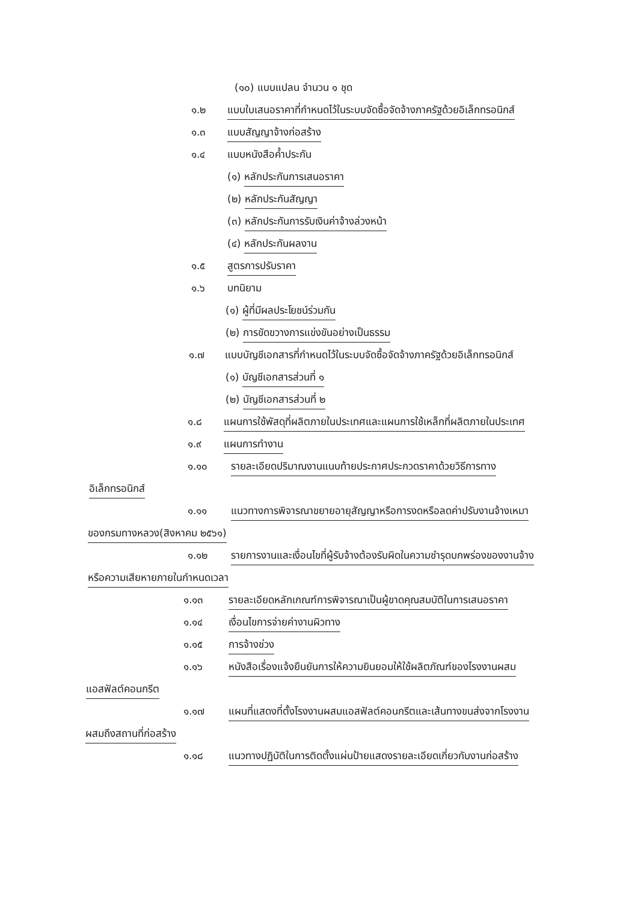(๑๐) แบบแปลน จำนวน ๑ ชุด
๑.๒ แบบใบเสนอราคาที่กำหนดไว้ในระบบจัดซื้อจัดจ้างภาครัฐด้วยอิเล็กทรอนิกส์
๑.๓ แบบสัญญาจ้างก่อสร้าง
๑.๔ แบบหนังสือค้ำประกัน
(๑) หลักประกันการเสนอราคา
(๒) หลักประกันสัญญา
(๓) หลักประกันการรับเงินค่าจ้างล่วงหน้า
(๔) หลักประกันผลงาน
๑.๕ สูตรการปรับราคา
๑.๖ บทนิยาม
(๑) ผู้ที่มีผลประโยชน์ร่วมกัน
(๒) การขัดขวางการแข่งขันอย่างเป็นธรรม
๑.๗ แบบบัญชีเอกสารที่กำหนดไว้ในระบบจัดซื้อจัดจ้างภาครัฐด้วยอิเล็กทรอนิกส์
(๑) บัญชีเอกสารส่วนที่ ๑
(๒) บัญชีเอกสารส่วนที่ ๒
๑.๘ แผนการใช้พัสดุที่ผลิตภายในประเทศและแผนการใช้เหล็กที่ผลิตภายในประเทศ
๑.๙ แผนการทำงาน
๑.๑๐ รายละเอียดปริมาณงานแนบท้ายประกาศประกวดราคาด้วยวิธีการทาง
อิเล็กทรอนิกส์
๑.๑๑ แนวทางการพิจารณาขยายอายุสัญญาหรือการงดหรือลดค่าปรับงานจ้างเหมา
ของกรมทางหลวง(สิงหาคม ๒๕๖๑)
๑.๑๒ รายการงานและเงื่อนไขที่ผู้รับจ้างต้องรับผิดในความชำรุดบกพร่องของงานจ้าง
หรือความเสียหายภายในกำหนดเวลา
๑.๑๓ รายละเอียดหลักเกณฑ์การพิจารณาเป็นผู้ขาดคุณสมบัติในการเสนอราคา
๑.๑๔ เงื่อนไขการจ่ายค่างานผิวทาง
๑.๑๕ การจ้างช่วง
๑.๑๖ หนังสือเรื่องแจ้งยืนยันการให้ความยินยอมให้ใช้ผลิตภัณฑ์ของโรงงานผสม
แอสฟัลต์คอนกรีต
๑.๑๗ แผนที่แสดงที่ตั้งโรงงานผสมแอสฟัลต์คอนกรีตและเส้นทางขนส่งจากโรงงาน
ผสมถึงสถานที่ก่อสร้าง
๑.๑๘ แนวทางปฏิบัติในการติดตั้งแผ่นป้ายแสดงรายละเอียดเกี่ยวกับงานก่อสร้าง